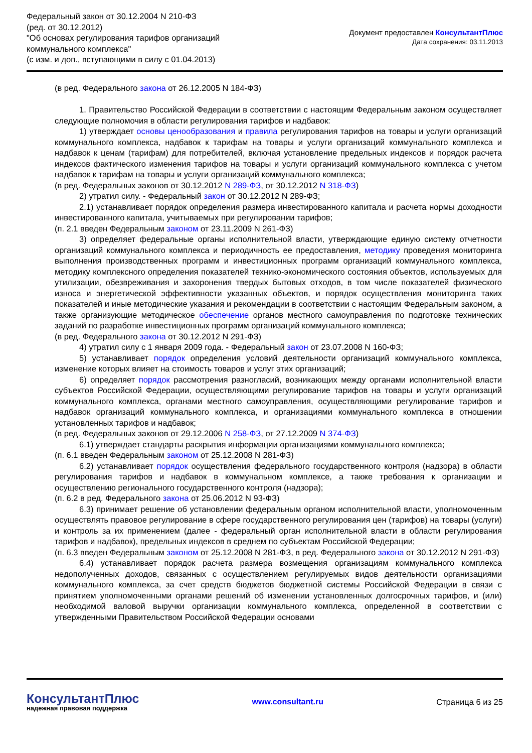Федеральный закон от 30.12.2004 N 210-ФЗ
(ред. от 30.12.2012)
"Об основах регулирования тарифов организаций
коммунального комплекса"
(с изм. и доп., вступающими в силу с 01.04.2013)
Документ предоставлен КонсультантПлюс
Дата сохранения: 03.11.2013
(в ред. Федерального закона от 26.12.2005 N 184-ФЗ)
1. Правительство Российской Федерации в соответствии с настоящим Федеральным законом осуществляет следующие полномочия в области регулирования тарифов и надбавок:
1) утверждает основы ценообразования и правила регулирования тарифов на товары и услуги организаций коммунального комплекса, надбавок к тарифам на товары и услуги организаций коммунального комплекса и надбавок к ценам (тарифам) для потребителей, включая установление предельных индексов и порядок расчета индексов фактического изменения тарифов на товары и услуги организаций коммунального комплекса с учетом надбавок к тарифам на товары и услуги организаций коммунального комплекса;
(в ред. Федеральных законов от 30.12.2012 N 289-ФЗ, от 30.12.2012 N 318-ФЗ)
2) утратил силу. - Федеральный закон от 30.12.2012 N 289-ФЗ;
2.1) устанавливает порядок определения размера инвестированного капитала и расчета нормы доходности инвестированного капитала, учитываемых при регулировании тарифов;
(п. 2.1 введен Федеральным законом от 23.11.2009 N 261-ФЗ)
3) определяет федеральные органы исполнительной власти, утверждающие единую систему отчетности организаций коммунального комплекса и периодичность ее предоставления, методику проведения мониторинга выполнения производственных программ и инвестиционных программ организаций коммунального комплекса, методику комплексного определения показателей технико-экономического состояния объектов, используемых для утилизации, обезвреживания и захоронения твердых бытовых отходов, в том числе показателей физического износа и энергетической эффективности указанных объектов, и порядок осуществления мониторинга таких показателей и иные методические указания и рекомендации в соответствии с настоящим Федеральным законом, а также организующие методическое обеспечение органов местного самоуправления по подготовке технических заданий по разработке инвестиционных программ организаций коммунального комплекса;
(в ред. Федерального закона от 30.12.2012 N 291-ФЗ)
4) утратил силу с 1 января 2009 года. - Федеральный закон от 23.07.2008 N 160-ФЗ;
5) устанавливает порядок определения условий деятельности организаций коммунального комплекса, изменение которых влияет на стоимость товаров и услуг этих организаций;
6) определяет порядок рассмотрения разногласий, возникающих между органами исполнительной власти субъектов Российской Федерации, осуществляющими регулирование тарифов на товары и услуги организаций коммунального комплекса, органами местного самоуправления, осуществляющими регулирование тарифов и надбавок организаций коммунального комплекса, и организациями коммунального комплекса в отношении установленных тарифов и надбавок;
(в ред. Федеральных законов от 29.12.2006 N 258-ФЗ, от 27.12.2009 N 374-ФЗ)
6.1) утверждает стандарты раскрытия информации организациями коммунального комплекса;
(п. 6.1 введен Федеральным законом от 25.12.2008 N 281-ФЗ)
6.2) устанавливает порядок осуществления федерального государственного контроля (надзора) в области регулирования тарифов и надбавок в коммунальном комплексе, а также требования к организации и осуществлению регионального государственного контроля (надзора);
(п. 6.2 в ред. Федерального закона от 25.06.2012 N 93-ФЗ)
6.3) принимает решение об установлении федеральным органом исполнительной власти, уполномоченным осуществлять правовое регулирование в сфере государственного регулирования цен (тарифов) на товары (услуги) и контроль за их применением (далее - федеральный орган исполнительной власти в области регулирования тарифов и надбавок), предельных индексов в среднем по субъектам Российской Федерации;
(п. 6.3 введен Федеральным законом от 25.12.2008 N 281-ФЗ, в ред. Федерального закона от 30.12.2012 N 291-ФЗ)
6.4) устанавливает порядок расчета размера возмещения организациям коммунального комплекса недополученных доходов, связанных с осуществлением регулируемых видов деятельности организациями коммунального комплекса, за счет средств бюджетов бюджетной системы Российской Федерации в связи с принятием уполномоченными органами решений об изменении установленных долгосрочных тарифов, и (или) необходимой валовой выручки организации коммунального комплекса, определенной в соответствии с утвержденными Правительством Российской Федерации основами
КонсультантПлюс
надежная правовая поддержка
www.consultant.ru Страница 6 из 25